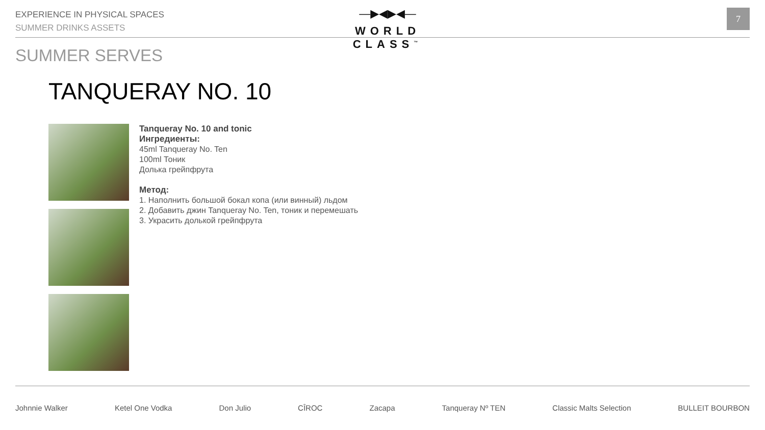EXPERIENCE IN PHYSICAL SPACES
SUMMER DRINKS ASSETS
—▶◀▶◀—
WORLD CLASS<sup>™</sup>
7
SUMMER SERVES
TANQUERAY NO. 10
Tanqueray No. 10 and tonic
Ингредиенты:
45ml Tanqueray No. Ten
100ml Тоник
Долька грейпфрута
Метод:
1. Наполнить большой бокал копа (или винный) льдом
2. Добавить джин Tanqueray No. Ten, тоник и перемешать
3. Украсить долькой грейпфрута
Johnnie Walker Ketel One Vodka Don Julio CÎROC Zacapa Tanqueray Nº TEN Classic Malts Selection BULLEIT BOURBON